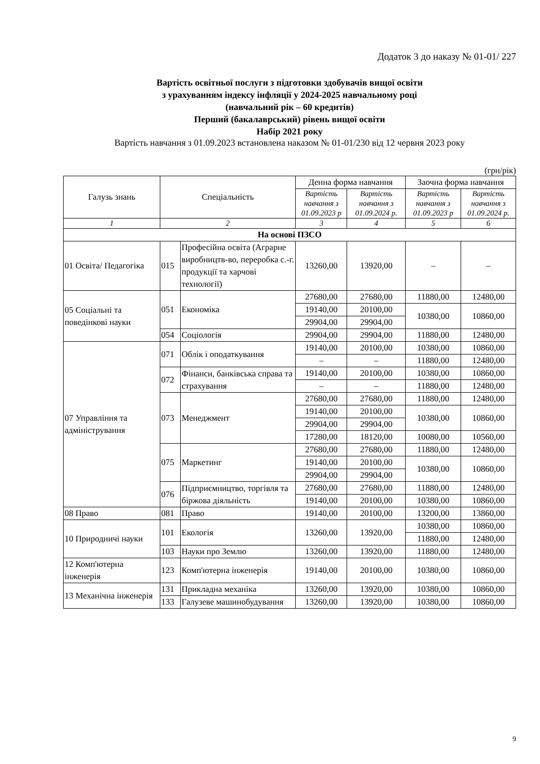Додаток 3 до наказу № 01-01/ 227
Вартість освітньої послуги з підготовки здобувачів вищої освіти
з урахуванням індексу інфляції у 2024-2025 навчальному році
(навчальний рік – 60 кредитів)
Перший (бакалаврський) рівень вищої освіти
Набір 2021 року
Вартість навчання з 01.09.2023 встановлена наказом № 01-01/230 від 12 червня 2023 року
(грн/рік)
| Галузь знань | Спеціальність | | Денна форма навчання | | Заочна форма навчання | |
| --- | --- | --- | --- | --- | --- | --- |
| | | | Вартість навчання з 01.09.2023 р | Вартість навчання з 01.09.2024 р. | Вартість навчання з 01.09.2023 р | Вартість навчання з 01.09.2024 р. |
| 1 | 2 | | 3 | 4 | 5 | 6 |
| На основі ПЗСО | | | | | | |
| 01 Освіта/ Педагогіка | 015 | Професійна освіта (Аграрне виробництв-во, переробка с.-г. продукції та харчові технології) | 13260,00 | 13920,00 | – | – |
| 05 Соціальні та поведінкові науки | 051 | Економіка | 27680,00 | 27680,00 | 11880,00 | 12480,00 |
| | | | 19140,00 | 20100,00 | 10380,00 | 10860,00 |
| | | | 29904,00 | 29904,00 | | |
| | 054 | Соціологія | 29904,00 | 29904,00 | 11880,00 | 12480,00 |
| 07 Управління та адміністрування | 071 | Облік і оподаткування | 19140,00 | 20100,00 | 10380,00 | 10860,00 |
| | | | – | – | 11880,00 | 12480,00 |
| | 072 | Фінанси, банківська справа та страхування | 19140,00 | 20100,00 | 10380,00 | 10860,00 |
| | | | – | – | 11880,00 | 12480,00 |
| | 073 | Менеджмент | 27680,00 | 27680,00 | 11880,00 | 12480,00 |
| | | | 19140,00 | 20100,00 | 10380,00 | 10860,00 |
| | | | 29904,00 | 29904,00 | | |
| | | | 17280,00 | 18120,00 | 10080,00 | 10560,00 |
| | 075 | Маркетинг | 27680,00 | 27680,00 | 11880,00 | 12480,00 |
| | | | 19140,00 | 20100,00 | 10380,00 | 10860,00 |
| | | | 29904,00 | 29904,00 | | |
| | 076 | Підприємництво, торгівля та біржова діяльність | 27680,00 | 27680,00 | 11880,00 | 12480,00 |
| | | | 19140,00 | 20100,00 | 10380,00 | 10860,00 |
| 08 Право | 081 | Право | 19140,00 | 20100,00 | 13200,00 | 13860,00 |
| 10 Природничі науки | 101 | Екологія | 13260,00 | 13920,00 | 10380,00 | 10860,00 |
| | | | | | 11880,00 | 12480,00 |
| | 103 | Науки про Землю | 13260,00 | 13920,00 | 11880,00 | 12480,00 |
| 12 Комп'ютерна інженерія | 123 | Комп'ютерна інженерія | 19140,00 | 20100,00 | 10380,00 | 10860,00 |
| 13 Механічна інженерія | 131 | Прикладна механіка | 13260,00 | 13920,00 | 10380,00 | 10860,00 |
| | 133 | Галузеве машинобудування | 13260,00 | 13920,00 | 10380,00 | 10860,00 |
9